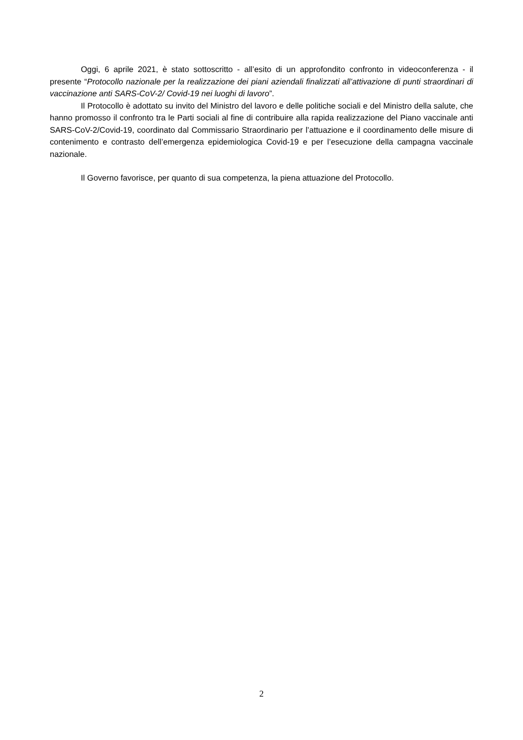Oggi, 6 aprile 2021, è stato sottoscritto - all’esito di un approfondito confronto in videoconferenza - il presente “Protocollo nazionale per la realizzazione dei piani aziendali finalizzati all’attivazione di punti straordinari di vaccinazione anti SARS-CoV-2/ Covid-19 nei luoghi di lavoro”.
Il Protocollo è adottato su invito del Ministro del lavoro e delle politiche sociali e del Ministro della salute, che hanno promosso il confronto tra le Parti sociali al fine di contribuire alla rapida realizzazione del Piano vaccinale anti SARS-CoV-2/Covid-19, coordinato dal Commissario Straordinario per l’attuazione e il coordinamento delle misure di contenimento e contrasto dell’emergenza epidemiologica Covid-19 e per l’esecuzione della campagna vaccinale nazionale.
Il Governo favorisce, per quanto di sua competenza, la piena attuazione del Protocollo.
2